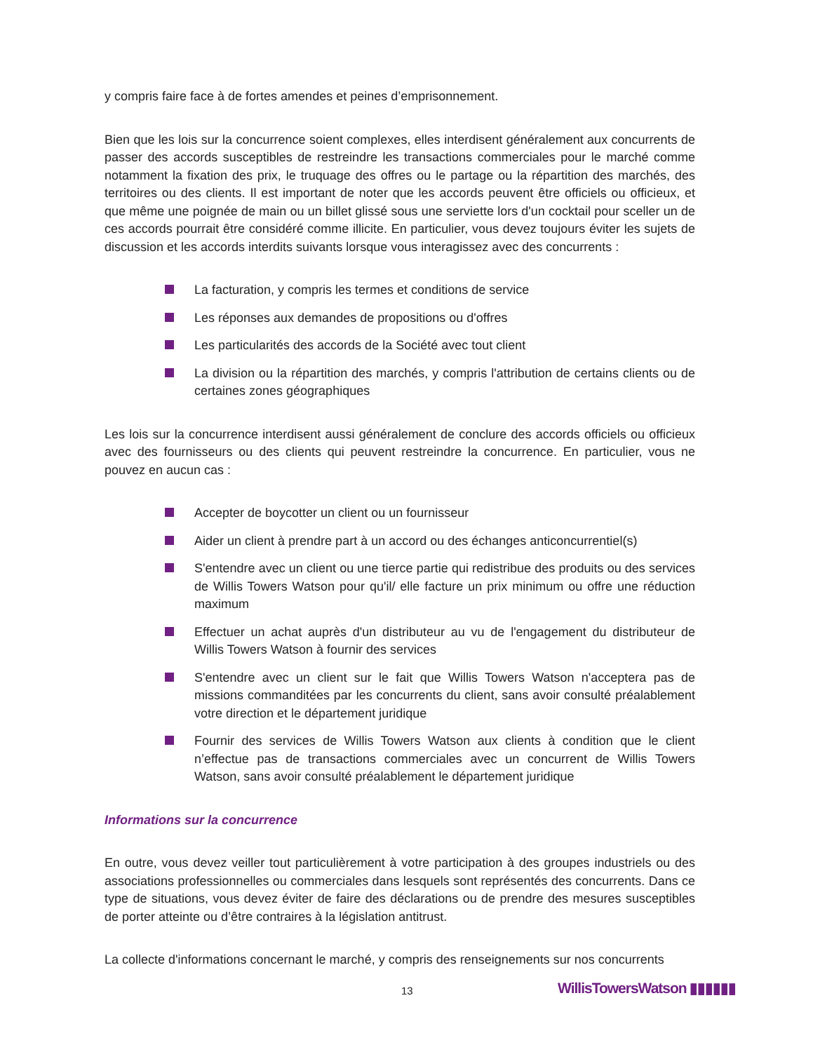y compris faire face à de fortes amendes et peines d’emprisonnement.
Bien que les lois sur la concurrence soient complexes, elles interdisent généralement aux concurrents de passer des accords susceptibles de restreindre les transactions commerciales pour le marché comme notamment la fixation des prix, le truquage des offres ou le partage ou la répartition des marchés, des territoires ou des clients. Il est important de noter que les accords peuvent être officiels ou officieux, et que même une poignée de main ou un billet glissé sous une serviette lors d'un cocktail pour sceller un de ces accords pourrait être considéré comme illicite. En particulier, vous devez toujours éviter les sujets de discussion et les accords interdits suivants lorsque vous interagissez avec des concurrents :
La facturation, y compris les termes et conditions de service
Les réponses aux demandes de propositions ou d'offres
Les particularités des accords de la Société avec tout client
La division ou la répartition des marchés, y compris l'attribution de certains clients ou de certaines zones géographiques
Les lois sur la concurrence interdisent aussi généralement de conclure des accords officiels ou officieux avec des fournisseurs ou des clients qui peuvent restreindre la concurrence. En particulier, vous ne pouvez en aucun cas :
Accepter de boycotter un client ou un fournisseur
Aider un client à prendre part à un accord ou des échanges anticoncurrentiel(s)
S'entendre avec un client ou une tierce partie qui redistribue des produits ou des services de Willis Towers Watson pour qu'il/ elle facture un prix minimum ou offre une réduction maximum
Effectuer un achat auprès d'un distributeur au vu de l'engagement du distributeur de Willis Towers Watson à fournir des services
S'entendre avec un client sur le fait que Willis Towers Watson n'acceptera pas de missions commanditées par les concurrents du client, sans avoir consulté préalablement votre direction et le département juridique
Fournir des services de Willis Towers Watson aux clients à condition que le client n’effectue pas de transactions commerciales avec un concurrent de Willis Towers Watson, sans avoir consulté préalablement le département juridique
Informations sur la concurrence
En outre, vous devez veiller tout particulièrement à votre participation à des groupes industriels ou des associations professionnelles ou commerciales dans lesquels sont représentés des concurrents. Dans ce type de situations, vous devez éviter de faire des déclarations ou de prendre des mesures susceptibles de porter atteinte ou d’être contraires à la législation antitrust.
La collecte d'informations concernant le marché, y compris des renseignements sur nos concurrents
13 WillisTowersWatson ▮▮▮▮▮▮